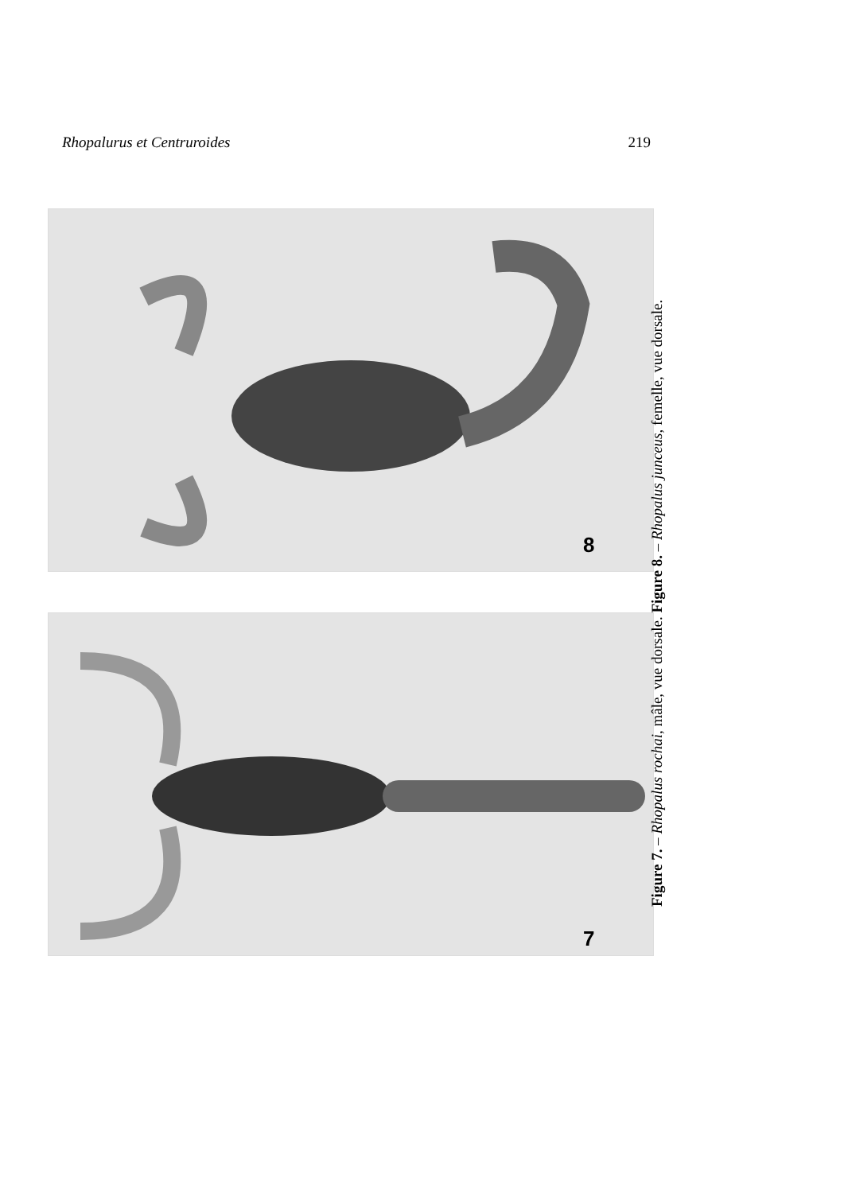Rhopalurus et Centruroides 219
8
7
Figure 7. – Rhopalus rochai, mâle, vue dorsale. Figure 8. – Rhopalus junceus, femelle, vue dorsale.